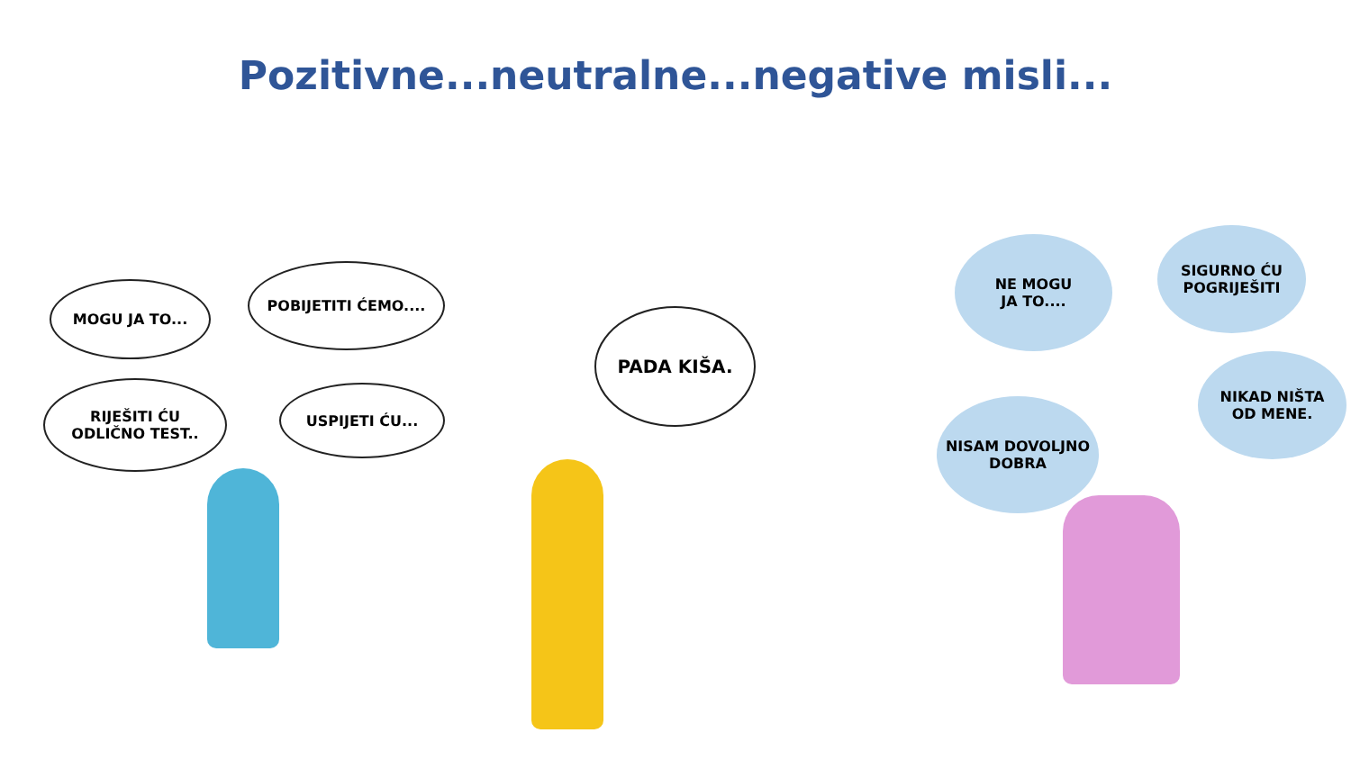Pozitivne...neutralne...negative misli...
MOGU JA TO...
POBIJETITI ĆEMO....
RIJEŠITI ĆU
ODLIČNO TEST..
USPIJETI ĆU...
PADA KIŠA.
NE MOGU
JA TO....
SIGURNO ĆU
POGRIJEŠITI
NISAM DOVOLJNO
DOBRA
NIKAD NIŠTA
OD MENE.